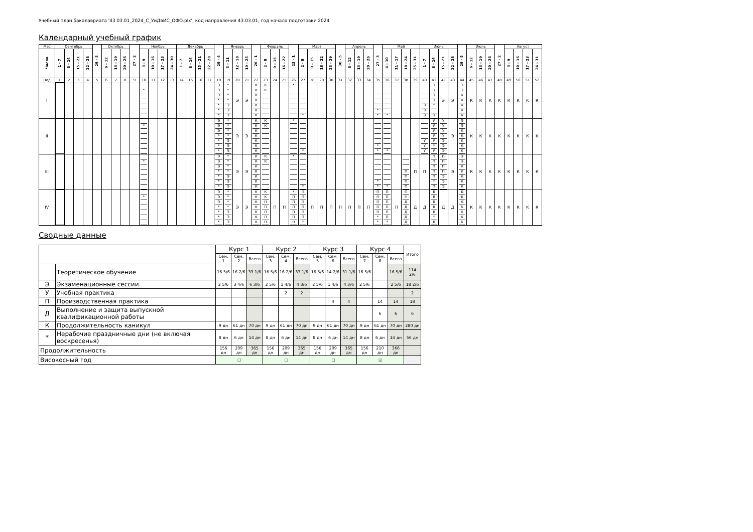Учебный план бакалавриата '43.03.01_2024_С_УиДвИС_ОФО.plx', код направления 43.03.01, год начала подготовки 2024
Календарный учебный график
| Мес | Сентябрь | | | | 29 - 5 | Октябрь | | | 27 - 2 | Ноябрь | | | | Декабрь | | | | 29 - 4 | Январь | | | 26 - 1 | Февраль | | | 23 - 1 | Март | | | | 30 - 5 | Апрель | | | 27 - 3 | Май | | | | Июнь | | | | 29 - 5 | Июль | | | 27 - 2 | Август | | | |
| --- | --- | --- | --- | --- | --- | --- | --- | --- | --- | --- | --- | --- | --- | --- | --- | --- | --- | --- | --- | --- | --- | --- | --- | --- | --- | --- | --- | --- | --- | --- | --- | --- | --- | --- | --- | --- | --- | --- | --- | --- | --- | --- | --- | --- | --- | --- | --- | --- | --- | --- | --- | --- |
| Числа | 1 - 7 | 8 - 14 | 15 - 21 | 22 - 28 | | 6 - 12 | 13 - 19 | 20 - 26 | | 3 - 9 | 10 - 16 | 17 - 23 | 24 - 30 | 1 - 7 | 8 - 14 | 15 - 21 | 22 - 28 | | 5 - 11 | 12 - 18 | 19 - 25 | | 2 - 8 | 9 - 15 | 16 - 22 | | 2 - 8 | 9 - 15 | 16 - 22 | 23 - 29 | | 6 - 12 | 13 - 19 | 20 - 26 | | 4 - 10 | 11 - 17 | 18 - 24 | 25 - 31 | 1 - 7 | 8 - 14 | 15 - 21 | 22 - 28 | | 6 - 12 | 13 - 19 | 20 - 26 | | 3 - 9 | 10 - 16 | 17 - 23 | 24 - 31 |
| Нед | 1 | 2 | 3 | 4 | 5 | 6 | 7 | 8 | 9 | 10 | 11 | 12 | 13 | 14 | 15 | 16 | 17 | 18 | 19 | 20 | 21 | 22 | 23 | 24 | 25 | 26 | 27 | 28 | 29 | 30 | 31 | 32 | 33 | 34 | 35 | 36 | 37 | 38 | 39 | 40 | 41 | 42 | 43 | 44 | 45 | 46 | 47 | 48 | 49 | 50 | 51 | 52 |
| I | | | | | | | | | | * | | | | | | | | Э Э Э * * * * | * * * * Э Э Э | Э | Э | К К К К К К К | К К | | | * | * | | | | | | | | * * | * | | | | Э Э Э | Э Э Э Э * Э | Э | Э | Э Э К К К К К | К | К | К | К | К | К | К | К |
| II | | | | | | | | | | * | | | | | | | | Э Э Э * * * * | * * * * Э Э Э | Э | Э | К К К К К К К | К К | | | * | * | | | | | | | | * * | * | | | | У У У | У У У У У * У | У У У У Э Э Э | Э | Э Э К К К К К | К | К | К | К | К | К | К | К |
| III | | | | | | | | | | * | | | | | | | | Э Э Э * * * * | * * * * Э Э Э | Э | Э | К К К К К К К | К К | | | * | * | | | | | | | | * * | * | | П П П П | П | П | П П П П П * П | П П П П Э Э Э | Э | Э Э К К К К К | К | К | К | К | К | К | К | К |
| IV | | | | | | | | | | * | | | | | | | | Э Э Э * * * * | * * * * Э Э Э | Э | Э | К К К К К К К | К К П П П П П | П | П | * П П П П П П | П П П П П П * | П | П | П | П | П | П | П | П П П П П * * | П П П П П П * | П | П П Д Д Д Д Д | Д | Д | Д Д Д Д Д * Д | Д | Д | Д Д К К К К К | К | К | К | К | К | К | К | К |
Сводные данные
| | | Курс 1 | | | Курс 2 | | | Курс 3 | | | Курс 4 | | | Итого |
| --- | --- | --- | --- | --- | --- | --- | --- | --- | --- | --- | --- | --- | --- | --- |
| | | Сем. 1 | Сем. 2 | Всего | Сем. 3 | Сем. 4 | Всего | Сем. 5 | Сем. 6 | Всего | Сем. 7 | Сем. 8 | Всего | |
| | Теоретическое обучение | 16 5/6 | 16 2/6 | 33 1/6 | 16 5/6 | 16 2/6 | 33 1/6 | 16 5/6 | 14 2/6 | 31 1/6 | 16 5/6 | | 16 5/6 | 114 2/6 |
| Э | Экзаменационные сессии | 2 5/6 | 3 4/6 | 6 3/6 | 2 5/6 | 1 4/6 | 4 3/6 | 2 5/6 | 1 4/6 | 4 3/6 | 2 5/6 | | 2 5/6 | 18 2/6 |
| У | Учебная практика | | | | | 2 | 2 | | | | | | | 2 |
| П | Производственная практика | | | | | | | | 4 | 4 | | 14 | 14 | 18 |
| Д | Выполнение и защита выпускной квалификационной работы | | | | | | | | | | | 6 | 6 | 6 |
| К | Продолжительность каникул | 9 дн | 61 дн | 70 дн | 9 дн | 61 дн | 70 дн | 9 дн | 61 дн | 70 дн | 9 дн | 61 дн | 70 дн | 280 дн |
| * | Нерабочие праздничные дни (не включая воскресенья) | 8 дн | 6 дн | 14 дн | 8 дн | 6 дн | 14 дн | 8 дн | 6 дн | 14 дн | 8 дн | 6 дн | 14 дн | 56 дн |
| Продолжительность | | 156 дн | 209 дн | 365 дн | 156 дн | 209 дн | 365 дн | 156 дн | 209 дн | 365 дн | 156 дн | 210 дн | 366 дн | |
| Високосный год | | ☐ | | | ☐ | | | ☐ | | | ☑ | | | |